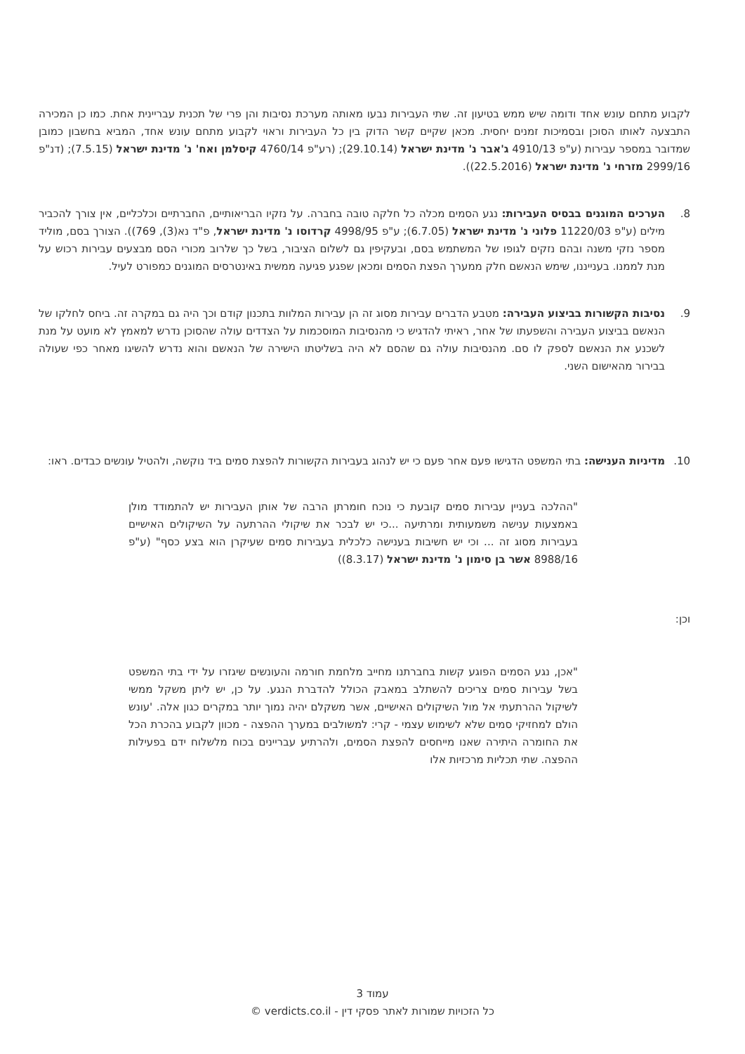לקבוע מתחם עונש אחד ודומה שיש ממש בטיעון זה. שתי העבירות נבעו מאותה מערכת נסיבות והן פרי של תכנית עבריינית אחת. כמו כן המכירה התבצעה לאותו הסוכן ובסמיכות זמנים יחסית. מכאן שקיים קשר הדוק בין כל העבירות וראוי לקבוע מתחם עונש אחד, המביא בחשבון כמובן שמדובר במספר עבירות (ע"פ 4910/13 ג'אבר נ' מדינת ישראל (29.10.14); (רע"פ 4760/14 קיסלמן ואח' נ' מדינת ישראל (7.5.15); (דנ"פ 2999/16 מזרחי נ' מדינת ישראל (22.5.2016)).
8. הערכים המוגנים בבסיס העבירות: נגע הסמים מכלה כל חלקה טובה בחברה. על נזקיו הבריאותיים, החברתיים וכלכליים, אין צורך להכביר מילים (ע"פ 11220/03 פלוני נ' מדינת ישראל (6.7.05); ע"פ 4998/95 קרדוסו נ' מדינת ישראל, פ"ד נא(3), 769)). הצורך בסם, מוליד מספר נזקי משנה ובהם נזקים לגופו של המשתמש בסם, ובעקיפין גם לשלום הציבור, בשל כך שלרוב מכורי הסם מבצעים עבירות רכוש על מנת לממנו. בענייננו, שימש הנאשם חלק ממערך הפצת הסמים ומכאן שפגע פגיעה ממשית באינטרסים המוגנים כמפורט לעיל.
9. נסיבות הקשורות בביצוע העבירה: מטבע הדברים עבירות מסוג זה הן עבירות המלוות בתכנון קודם וכך היה גם במקרה זה. ביחס לחלקו של הנאשם בביצוע העבירה והשפעתו של אחר, ראיתי להדגיש כי מהנסיבות המוסכמות על הצדדים עולה שהסוכן נדרש למאמץ לא מועט על מנת לשכנע את הנאשם לספק לו סם. מהנסיבות עולה גם שהסם לא היה בשליטתו הישירה של הנאשם והוא נדרש להשיגו מאחר כפי שעולה בבירור מהאישום השני.
10. מדיניות הענישה: בתי המשפט הדגישו פעם אחר פעם כי יש לנהוג בעבירות הקשורות להפצת סמים ביד נוקשה, ולהטיל עונשים כבדים. ראו:
"ההלכה בעניין עבירות סמים קובעת כי נוכח חומרתן הרבה של אותן העבירות יש להתמודד מולן באמצעות ענישה משמעותית ומרתיעה ...כי יש לבכר את שיקולי ההרתעה על השיקולים האישיים בעבירות מסוג זה ... וכי יש חשיבות בענישה כלכלית בעבירות סמים שעיקרן הוא בצע כסף" (ע"פ 8988/16 אשר בן סימון נ' מדינת ישראל (8.3.17))
וכן:
"אכן, נגע הסמים הפוגע קשות בחברתנו מחייב מלחמת חורמה והעונשים שיגזרו על ידי בתי המשפט בשל עבירות סמים צריכים להשתלב במאבק הכולל להדברת הנגע. על כן, יש ליתן משקל ממשי לשיקול ההרתעתי אל מול השיקולים האישיים, אשר משקלם יהיה נמוך יותר במקרים כגון אלה. 'עונש הולם למחזיקי סמים שלא לשימוש עצמי - קרי: למשולבים במערך ההפצה - מכוון לקבוע בהכרת הכל את החומרה היתירה שאנו מייחסים להפצת הסמים, ולהרתיע עבריינים בכוח מלשלוח ידם בפעילות ההפצה. שתי תכליות מרכזיות אלו
עמוד 3
כל הזכויות שמורות לאתר פסקי דין - verdicts.co.il ©